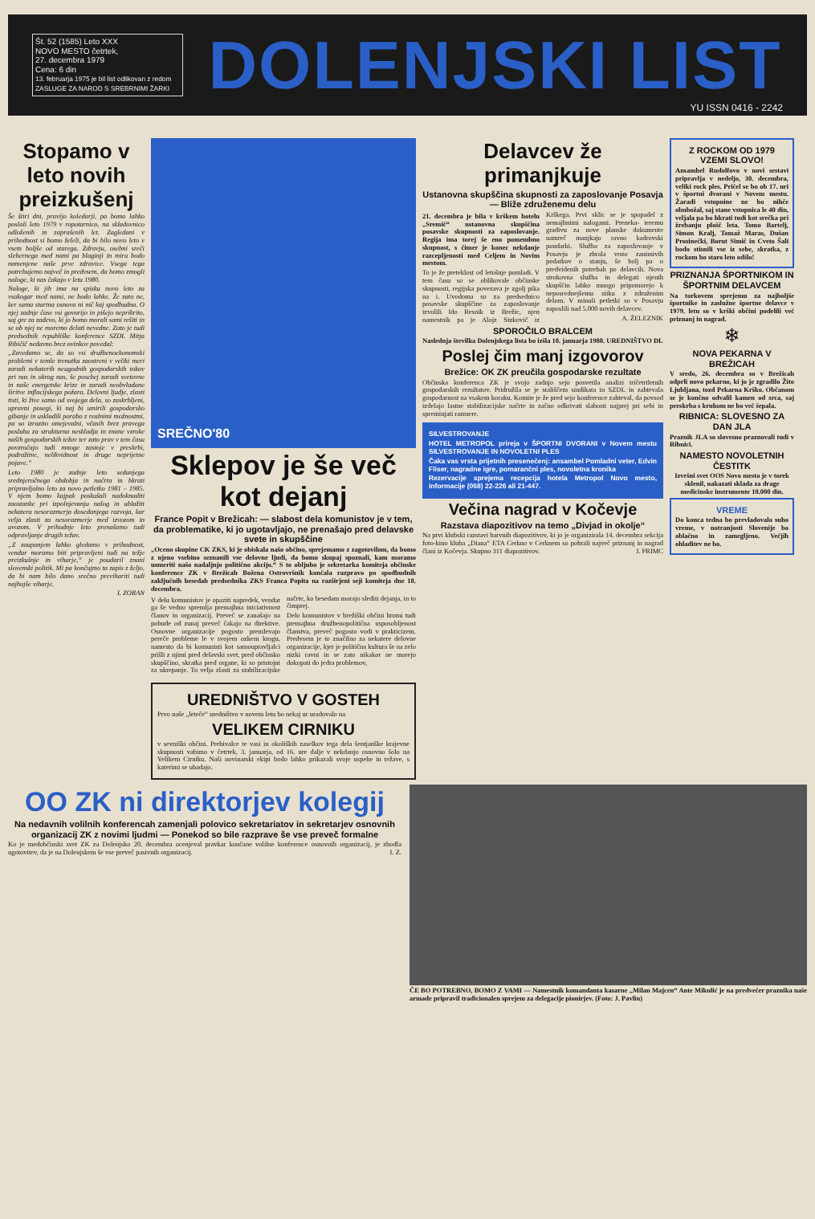Št. 52 (1585) Leto XXX
NOVO MESTO četrtek,
27. decembra 1979
Cena: 6 din
13. februarja 1975 je bil list odlikovan z redom ZASLUGE ZA NAROD S SREBRNIMI ŽARKI
DOLENJSKI LIST
YU ISSN 0416 - 2242
Stopamo v leto novih preizkušenj
Še štiri dni, pravijo koledarji, pa bomo lahko poslali leto 1979 v ropotarnico, na skladovnico odloženih in zaprašenih let. Zagledani v prihodnost si bomo želeli, da bi bilo novo leto v vsem boljše od starega. Zdravju, osebni sreči slehernega med nami pa blaginji in miru bodo namenjene naše prve zdravice. Vsega tega potrebujemo največ in predvsem, da bomo zmogli naloge, ki nas čakajo v letu 1980.
Naloge, ki jih ima na spisku novo leto za vsakogar med nami, ne bodo lahke. Že zato ne, ker sama startna osnova ni nič kaj spodbudna. O njej zadnje čase vsi govorijo in pišejo neprikrito, saj gre za zadevo, ki jo bomo morali sami rešiti in se ob njej ne moremo delati nevedne. Zato je tudi predsednik republiške konference SZDL Mitja Ribičič nedavno brez ovinkov povedal:
„Zavedamo se, da so vsi družbenoekonomski problemi v temle trenutku zaostreni v veliki meri zaradi nekaterih neugodnih gospodarskih tokov pri nas in okrog nas, še posebej zaradi svetovne in naše energetske krize in zaradi neobvladane širitve inflacijskega požara. Delovni ljudje, zlasti tisti, ki žive samo od svojega dela, so zaskrbljeni, upravni posegi, ki naj bi umirili gospodarsko gibanje in uskladili porabo z realnimi možnostmi, pa so izrazito omejevalni, včasih brez pravega posluha za strukturna neskladja in znane vzroke naših gospodarskih težav ter zato prav v tem času povzročajo tudi mnoge zastoje v preskrbi, podražitve, nelikvidnost in druge neprijetne pojave.“
Leto 1980 je zadnje leto sedanjega srednjeročnega obdobja in načrta in hkrati pripravljalno leto za novo petletko 1981 – 1985. V njem bomo kajpak poskušali nadoknaditi zaostanke pri izpolnjevanju nalog in ublažiti nekatera nesorazmerja dosedanjega razvoja, kar velja zlasti za nesorazmerje med izvozom in uvozom. V prihodnje leto prenašamo tudi odpravljanje drugih težav.
„Z zaupanjem lahko gledamo v prihodnost, vendar moramo biti pripravljeni tudi na težje preizkušnje in viharje,“ je poudaril znani slovenski politik. Mi pa končujmo ta zapis z željo, da bi nam bilo dano srečno previhariti tudi najhujše viharje.
I. ZORAN
SREČNO'80
Sklepov je še več kot dejanj
France Popit v Brežicah: — slabost dela komunistov je v tem, da problematike, ki jo ugotavljajo, ne prenašajo pred delavske svete in skupščine
„Oceno skupine CK ZKS, ki je obiskala našo občino, sprejemamo z zagotovilom, da bomo z njeno vsebino seznanili vse delovne ljudi, da bomo skupaj spoznali, kam moramo usmeriti našo nadaljnjo politično akcijo.“ S to obljubo je sekretarka komiteja občinske konference ZK v Brežicah Božena Ostrovršnik končala razpravo po spodbudnih zaključnih besedah predsednika ZKS Franca Popita na razširjeni seji komiteja dne 18. decembra.
V delu komunistov je opaziti napredek, vendar ga še vedno spremlja premajhna iniciativnost članov in organizacij. Preveč se zanašajo na pobude od zunaj preveč čakajo na direktive. Osnovne organizacije pogosto premlevajo pereče probleme le v svojem ozkem krogu, namesto da bi komunisti kot samoupravljalci prišli z njimi pred delavski svet, pred občinsko skupščino, skratka pred organe, ki so pristojni za ukrepanje. To velja zlasti za stabilizacijske načrte, ko besedam morajo slediti dejanja, in to čimprej.
Delo komunistov v brežiški občini hromi tudi premajhna družbenopolitična usposobljenost članstva, preveč pogosto vodi v prakticizem. Predvsem je to značilno za nekatere delovne organizacije, kjer je politična kultura še na zelo nizki ravni in se zato nikakor ne morejo dokopati do jedra problemov,
UREDNIŠTVO V GOSTEH
Prvo naše „leteče“ uredništvo v novem letu bo nekaj ur uradovalo na
VELIKEM CIRNIKU
v sevniški občini. Prebivalce te vasi in okoliških zaselkov tega dela šentjanške krajevne skupnosti vabimo v četrtek, 3. januarja, od 16. ure dalje v nekdanjo osnovno šolo na Velikem Cirniku. Naši novinarski ekipi bodo lahko prikazali svoje uspehe in težave, s katerimi se ubadajo.
Delavcev že primanjkuje
Ustanovna skupščina skupnosti za zaposlovanje Posavja — Bliže združenemu delu
21. decembra je bila v krškem hotelu „Sremič“ ustanovna skupščina posavske skupnosti za zaposlovanje. Regija ima torej še eno pomembno skupnost, s čimer je konec nekdanje razcepljenosti med Celjem in Novim mestom.
To je že preteklost od letošnje pomladi. V tem času so se oblikovale občinske skupnosti, regijska povezava je zgolj pika na i. Uvodoma so za predsednico posavske skupščine za zaposlovanje izvolili Ido Resnik iz Brežic, njen namestnik pa je Alojz Sinkovič iz Krškega. Prvi sklic se je spopadel z nemajhnimi nalogami. Preneka- teremu gradivu za nove planske dokumente namreč manjkajo ravno kadrovski poudarki. Služba za zaposlovanje v Posavju je zbrala vrsto zanimivih podatkov o stanju, še bolj pa o predvidenih potrebah po delavcih. Nova strokovna služba in delegati njenih skupščin lahko mnogo pripomorejo k neposrednejšemu stiku z združenim delom. V minuli petletki so v Posavju zaposlili nad 5.000 novih delavcev.
A. ŽELEZNIK
SPOROČILO BRALCEM
Naslednja številka Dolenjskega lista bo izšla 10. januarja 1980. UREDNIŠTVO DL
Poslej čim manj izgovorov
Brežice: OK ZK preučila gospodarske rezultate
Občinska konferenca ZK je svojo zadnjo sejo posvetila analizi tričetrtletnih gospodarskih rezultatov. Pridružila se je stališčem sindikata in SZDL in zahtevala gospodarnost na vsakem koraku. Komite je že pred sejo konference zahteval, da povsod izdelajo lastne stabilizacijske načrte in začno odkrivati slabosti najprej pri sebi in spreminjati razmere.
SILVESTROVANJE
HOTEL METROPOL prireja v ŠPORTNI DVORANI v Novem mestu SILVESTROVANJE IN NOVOLETNI PLES
Čaka vas vrsta prijetnih presenečenj: ansambel Pomladni veter, Edvin Fliser, nagradne igre, pomarančni ples, novoletna kronika
Rezervacije sprejema recepcija hotela Metropol Novo mesto, informacije (068) 22-226 ali 21-447.
Večina nagrad v Kočevje
Razstava diapozitivov na temo „Divjad in okolje“
Na prvi klubski razstavi barvnih diapozitivov, ki jo je organizirala 14. decembra sekcija foto-kino kluba „Diana“ ETA Cerkno v Cerknem so pobrali največ priznanj in nagrad člani iz Kočevja. Skupno 311 diapozitivov. J. PRIMC
Z ROCKOM OD 1979 VZEMI SLOVO!
Ansambel Rudolfovo v novi sestavi pripravlja v nedeljo, 30. decembra, veliki rock ples. Pričel se bo ob 17. uri v športni dvorani v Novem mestu. Žaradi vstopnine ne bo nihče obubožal, saj stane vstopnica le 40 din, veljala pa bo hkrati tudi kot srečka pri žrebanju plošč leta. Tomo Bartelj, Simon Kralj, Tomaž Maras, Dušan Prosinečki, Borut Simič in Cveto Šali bodo stisnili vse iz sebe, skratka, z rockom bo staro leto odšlo!
PRIZNANJA ŠPORTNIKOM IN ŠPORTNIM DELAVCEM
Na torkovem sprejemu za najboljše športnike in zaslužne športne delavce v 1979. letu so v krški občini podelili več priznanj in nagrad.
❄
NOVA PEKARNA V BREŽICAH
V sredo, 26. decembra so v Brežicah odprli novo pekarno, ki jo je zgradilo Žito Ljubljana, tozd Pekarna Krško. Občanom se je končno odvalil kamen od srca, saj preskrba s kruhom ne bo več šepala.
RIBNICA: SLOVESNO ZA DAN JLA
Praznik JLA so slovesno praznovali tudi v Ribnici.
NAMESTO NOVOLETNIH ČESTITK
Izvršni svet OOS Novo mesto je v torek sklenil, nakazati sklada za drage medicinske instrumente 10.000 din.
VREME
Do konca tedna bo prevladovalo suho vreme, v notranjosti Slovenije bo oblačno in zamegljeno. Večjih ohladitev ne bo.
OO ZK ni direktorjev kolegij
Na nedavnih volilnih konferencah zamenjali polovico sekretariatov in sekretarjev osnovnih organizacij ZK z novimi ljudmi — Ponekod so bile razprave še vse preveč formalne
Ko je medobčinski svet ZK za Dolenjsko 20. decembra ocenjeval pravkar končane volilne konference osnovnih organizacij, je zbodla ugotovitev, da je na Dolenjskem še vse preveč pasivnih organizacij. I. Z.
ČE BO POTREBNO, BOMO Z VAMI — Namestnik komandanta kasarne „Milan Majcen“ Ante Mikulić je na predvečer praznika naše armade pripravil tradicionalen sprejem za delegacije pionirjev. (Foto: J. Pavlin)